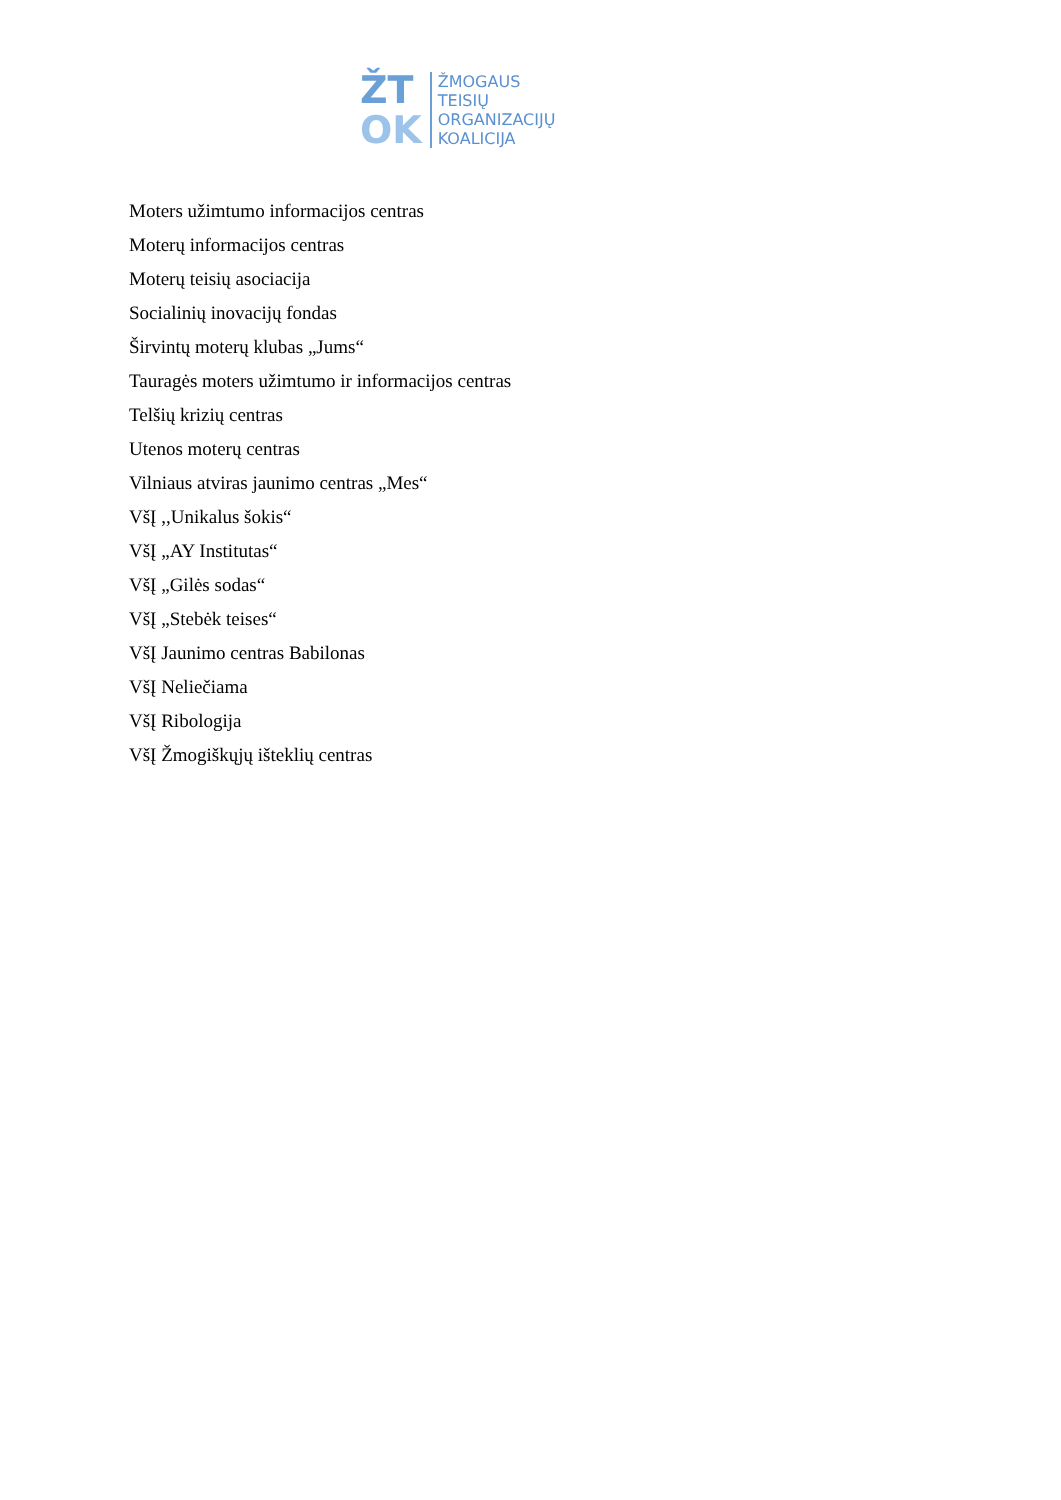ŽT
OK
ŽMOGAUS
TEISIŲ
ORGANIZACIJŲ
KOALICIJA
Moters užimtumo informacijos centras
Moterų informacijos centras
Moterų teisių asociacija
Socialinių inovacijų fondas
Širvintų moterų klubas „Jums“
Tauragės moters užimtumo ir informacijos centras
Telšių krizių centras
Utenos moterų centras
Vilniaus atviras jaunimo centras „Mes“
VšĮ ,,Unikalus šokis“
VšĮ „AY Institutas“
VšĮ „Gilės sodas“
VšĮ „Stebėk teises“
VšĮ Jaunimo centras Babilonas
VšĮ Neliečiama
VšĮ Ribologija
VšĮ Žmogiškųjų išteklių centras